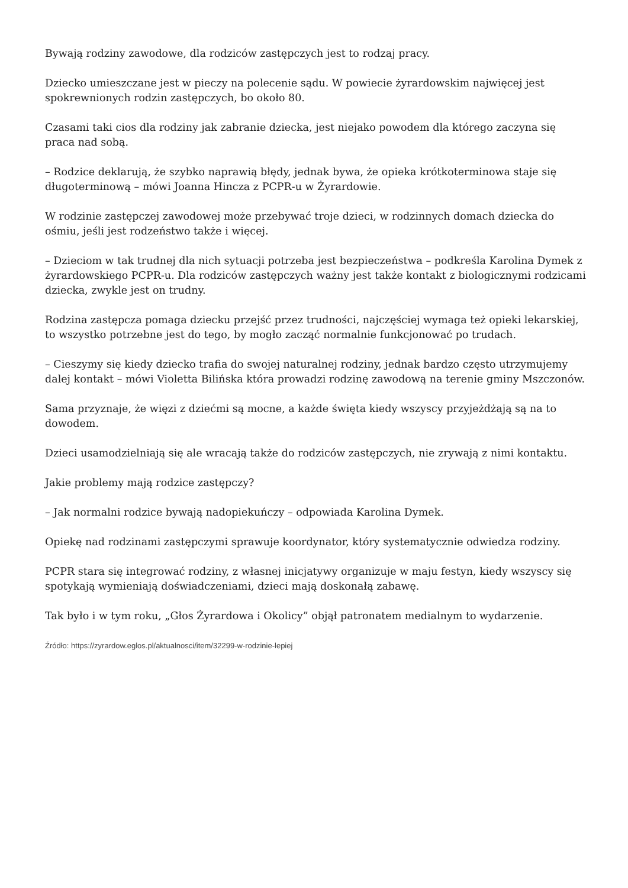Bywają rodziny zawodowe, dla rodziców zastępczych jest to rodzaj pracy.
Dziecko umieszczane jest w pieczy na polecenie sądu. W powiecie żyrardowskim najwięcej jest spokrewnionych rodzin zastępczych, bo około 80.
Czasami taki cios dla rodziny jak zabranie dziecka, jest niejako powodem dla którego zaczyna się praca nad sobą.
– Rodzice deklarują, że szybko naprawią błędy, jednak bywa, że opieka krótkoterminowa staje się długoterminową – mówi Joanna Hincza z PCPR-u w Żyrardowie.
W rodzinie zastępczej zawodowej może przebywać troje dzieci, w rodzinnych domach dziecka do ośmiu, jeśli jest rodzeństwo także i więcej.
– Dzieciom w tak trudnej dla nich sytuacji potrzeba jest bezpieczeństwa – podkreśla Karolina Dymek z żyrardowskiego PCPR-u. Dla rodziców zastępczych ważny jest także kontakt z biologicznymi rodzicami dziecka, zwykle jest on trudny.
Rodzina zastępcza pomaga dziecku przejść przez trudności, najczęściej wymaga też opieki lekarskiej, to wszystko potrzebne jest do tego, by mogło zacząć normalnie funkcjonować po trudach.
– Cieszymy się kiedy dziecko trafia do swojej naturalnej rodziny, jednak bardzo często utrzymujemy dalej kontakt – mówi Violetta Bilińska która prowadzi rodzinę zawodową na terenie gminy Mszczonów.
Sama przyznaje, że więzi z dziećmi są mocne, a każde święta kiedy wszyscy przyjeżdżają są na to dowodem.
Dzieci usamodzielniają się ale wracają także do rodziców zastępczych, nie zrywają z nimi kontaktu.
Jakie problemy mają rodzice zastępczy?
– Jak normalni rodzice bywają nadopiekuńczy – odpowiada Karolina Dymek.
Opiekę nad rodzinami zastępczymi sprawuje koordynator, który systematycznie odwiedza rodziny.
PCPR stara się integrować rodziny, z własnej inicjatywy organizuje w maju festyn, kiedy wszyscy się spotykają wymieniają doświadczeniami, dzieci mają doskonałą zabawę.
Tak było i w tym roku, „Głos Żyrardowa i Okolicy” objął patronatem medialnym to wydarzenie.
Źródło: https://zyrardow.eglos.pl/aktualnosci/item/32299-w-rodzinie-lepiej